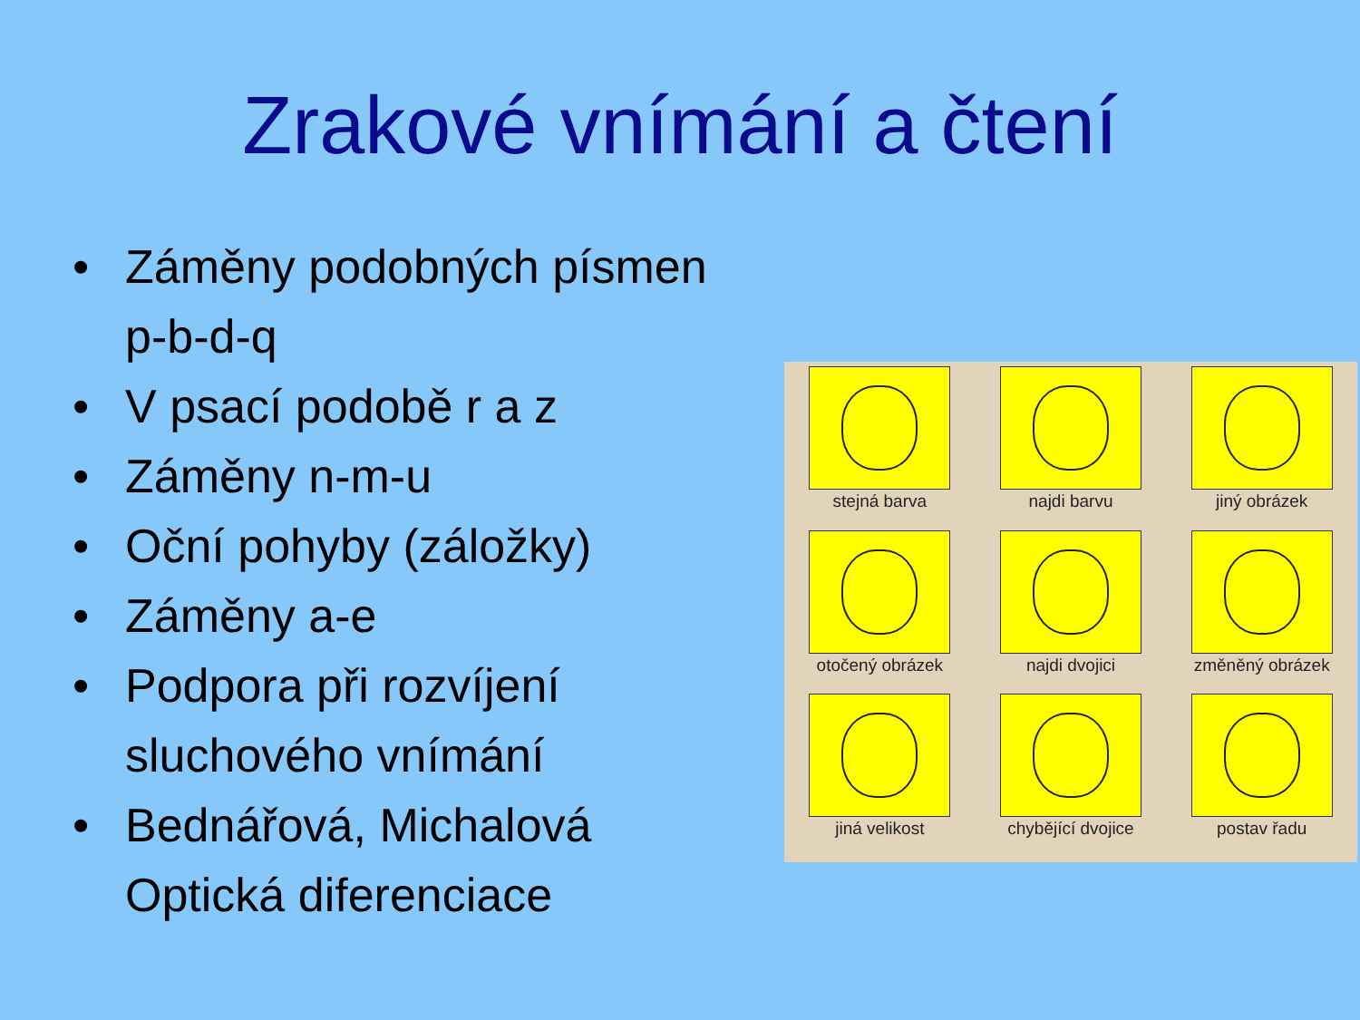Zrakové vnímání a čtení
• Záměny podobných písmen p-b-d-q
• V psací podobě r a z
• Záměny n-m-u
• Oční pohyby (záložky)
• Záměny a-e
• Podpora při rozvíjení sluchového vnímání
• Bednářová, Michalová Optická diferenciace
stejná barva
najdi barvu
jiný obrázek
otočený obrázek
najdi dvojici
změněný obrázek
jiná velikost
chybějící dvojice
postav řadu